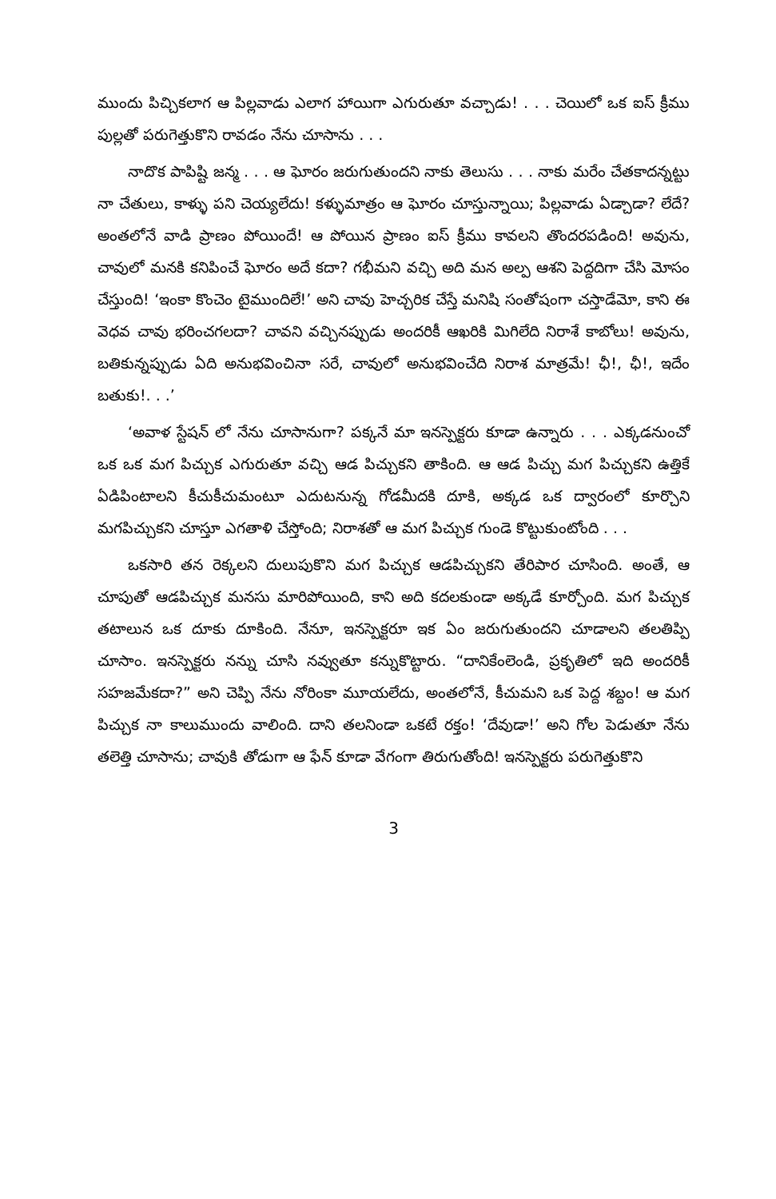ముందు పిచ్చికలాగ ఆ పిల్లవాడు ఎలాగ హాయిగా ఎగురుతూ వచ్చాడు! . . . చెయిలో ఒక ఐస్ క్రీము పుల్లతో పరుగెత్తుకొని రావడం నేను చూసాను . . .
నాదొక పాపిష్టి జన్మ . . . ఆ ఘోరం జరుగుతుందని నాకు తెలుసు . . . నాకు మరేం చేతకాదన్నట్టు నా చేతులు, కాళ్ళు పని చెయ్యలేదు! కళ్ళుమాత్రం ఆ ఘోరం చూస్తున్నాయి; పిల్లవాడు ఏడ్చాడా? లేదే? అంతలోనే వాడి ప్రాణం పోయిందే! ఆ పోయిన ప్రాణం ఐస్ క్రీము కావలని తొందరపడింది! అవును, చావులో మనకి కనిపించే ఘోరం అదే కదా? గభీమని వచ్చి అది మన అల్ప ఆశని పెద్దదిగా చేసి మోసం చేస్తుంది! ‘ఇంకా కొంచెం టైముందిలే!’ అని చావు హెచ్చరిక చేస్తే మనిషి సంతోషంగా చస్తాడేమో, కాని ఈ వెధవ చావు భరించగలదా? చావని వచ్చినప్పుడు అందరికీ ఆఖరికి మిగిలేది నిరాశే కాబోలు! అవును, బతికున్నప్పుడు ఏది అనుభవించినా సరే, చావులో అనుభవించేది నిరాశ మాత్రమే! ఛీ!, ఛీ!, ఇదేం బతుకు!. . .’
‘అవాళ స్టేషన్ లో నేను చూసానుగా? పక్కనే మా ఇనస్పెక్టరు కూడా ఉన్నారు . . . ఎక్కడనుంచో ఒక ఒక మగ పిచ్చుక ఎగురుతూ వచ్చి ఆడ పిచ్చుకని తాకింది. ఆ ఆడ పిచ్చు మగ పిచ్చుకని ఉత్తికే ఏడిపింటాలని కీచుకీచుమంటూ ఎదుటనున్న గోడమీదకి దూకి, అక్కడ ఒక ద్వారంలో కూర్చొని మగపిచ్చుకని చూస్తూ ఎగతాళి చేస్తోంది; నిరాశతో ఆ మగ పిచ్చుక గుండె కొట్టుకుంటోంది . . .
ఒకసారి తన రెక్కలని దులుపుకొని మగ పిచ్చుక ఆడపిచ్చుకని తేరిపార చూసింది. అంతే, ఆ చూపుతో ఆడపిచ్చుక మనసు మారిపోయింది, కాని అది కదలకుండా అక్కడే కూర్చోంది. మగ పిచ్చుక తటాలున ఒక దూకు దూకింది. నేనూ, ఇనస్పెక్టరూ ఇక ఏం జరుగుతుందని చూడాలని తలతిప్పి చూసాం. ఇనస్పెక్టరు నన్ను చూసి నవ్వుతూ కన్నుకొట్టారు. “దానికేంలెండి, ప్రకృతిలో ఇది అందరికీ సహజమేకదా?” అని చెప్పి నేను నోరింకా మూయలేదు, అంతలోనే, కీచుమని ఒక పెద్ద శబ్దం! ఆ మగ పిచ్చుక నా కాలుముందు వాలింది. దాని తలనిండా ఒకటే రక్తం! ‘దేవుడా!’ అని గోల పెడుతూ నేను తలెత్తి చూసాను; చావుకి తోడుగా ఆ ఫేన్ కూడా వేగంగా తిరుగుతోంది! ఇనస్పెక్టరు పరుగెత్తుకొని
3